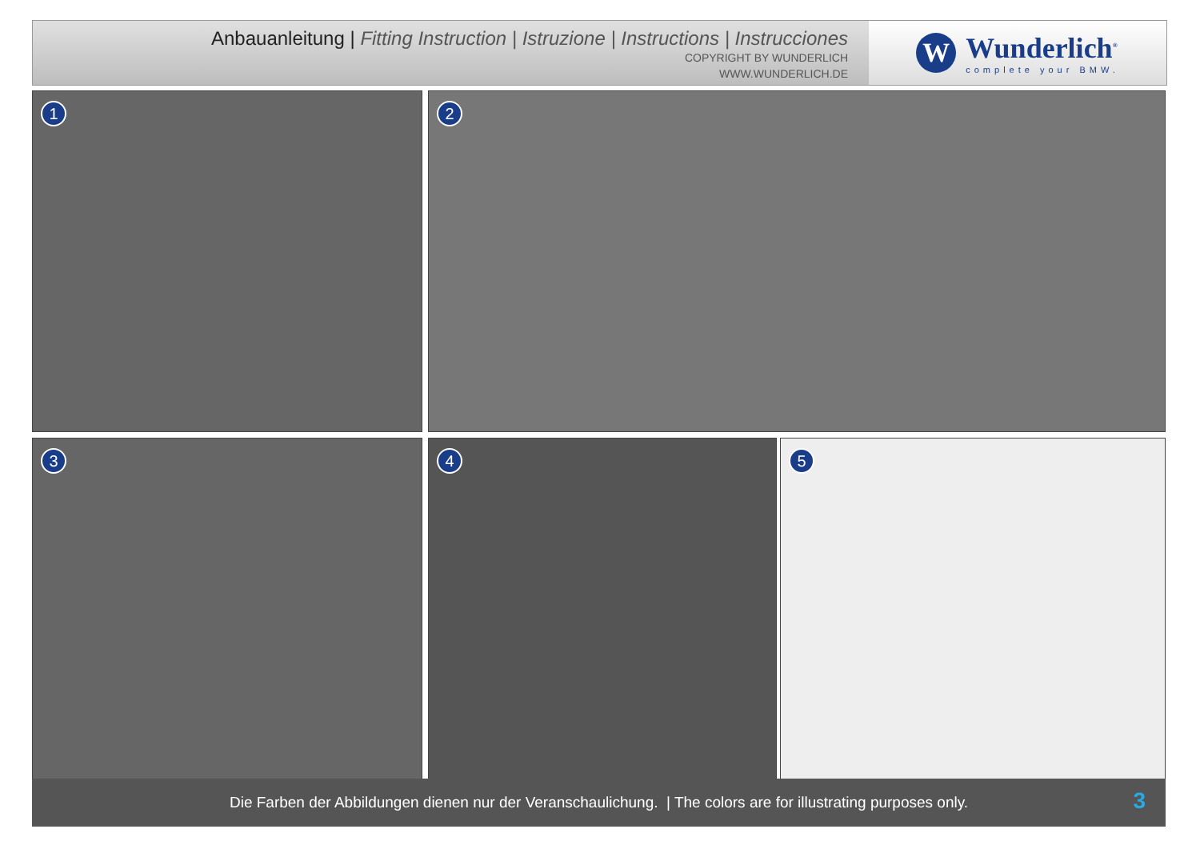Anbauanleitung | Fitting Instruction | Istruzione | Instructions | Instrucciones
COPYRIGHT BY WUNDERLICH
WWW.WUNDERLICH.DE
W
Wunderlich<sup>®</sup>
complete your BMW.
1 2
3 4 5
Die Farben der Abbildungen dienen nur der Veranschaulichung. | The colors are for illustrating purposes only.
3